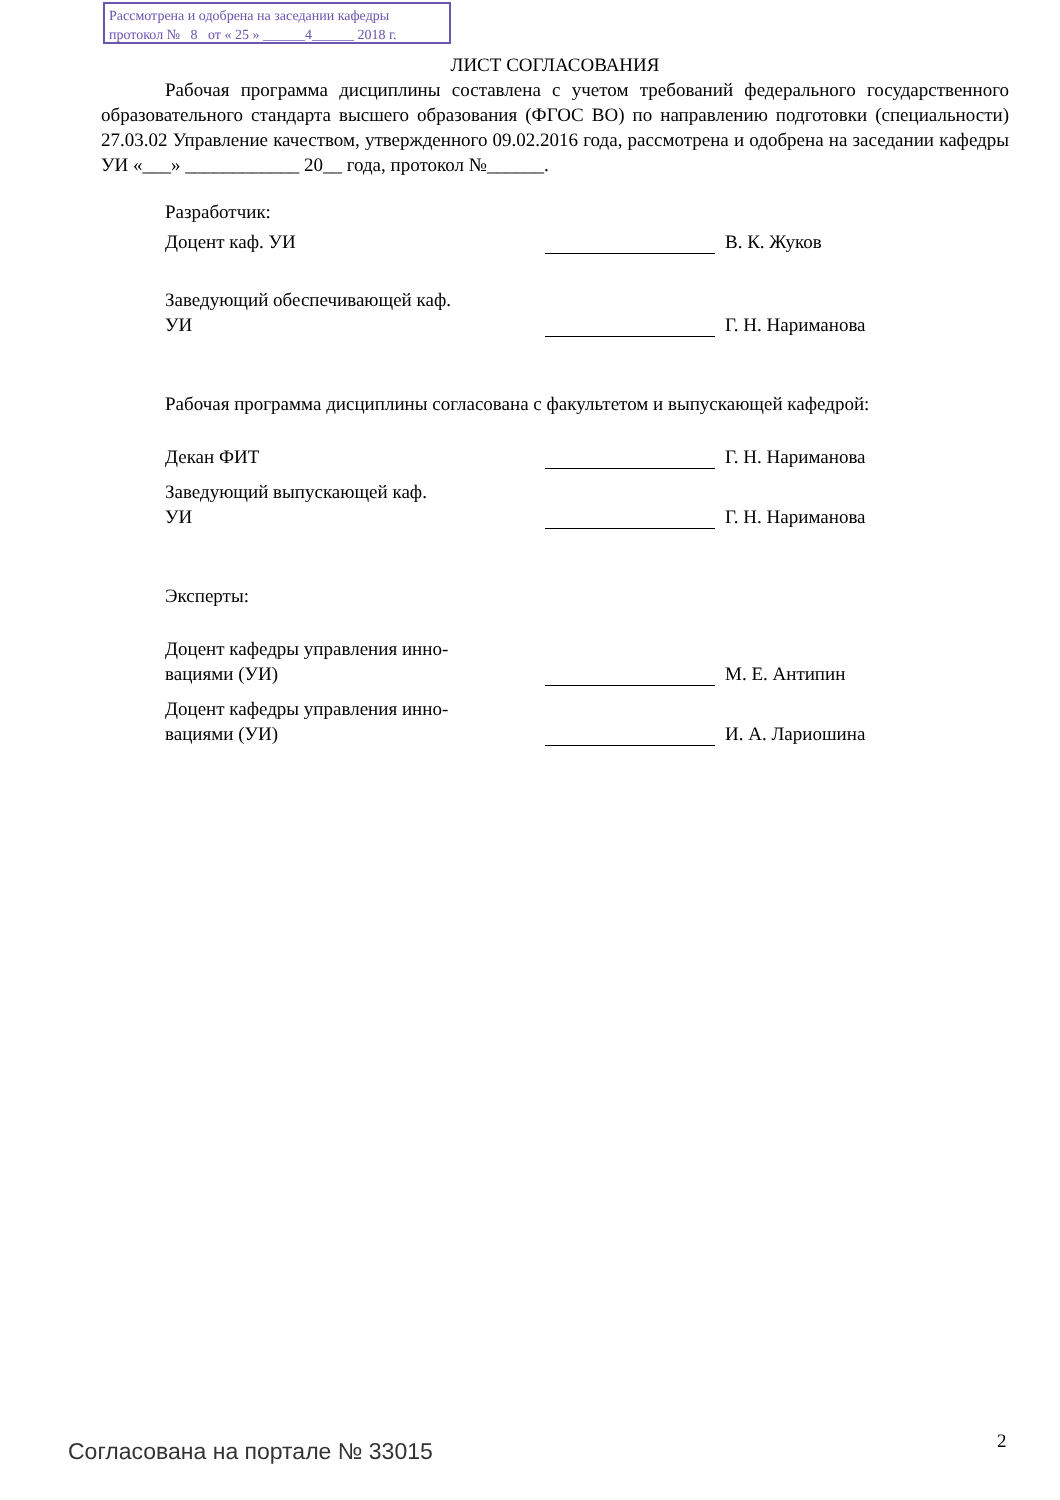Рассмотрена и одобрена на заседании кафедры
протокол № 8 от « 25 » ______4______ 2018 г.
ЛИСТ СОГЛАСОВАНИЯ
Рабочая программа дисциплины составлена с учетом требований федерального государственного образовательного стандарта высшего образования (ФГОС ВО) по направлению подготовки (специальности) 27.03.02 Управление качеством, утвержденного 09.02.2016 года, рассмотрена и одобрена на заседании кафедры УИ «___» ____________ 20__ года, протокол №______.
Разработчик:
Доцент каф. УИ
В. К. Жуков
Заведующий обеспечивающей каф.
УИ
Г. Н. Нариманова
Рабочая программа дисциплины согласована с факультетом и выпускающей кафедрой:
Декан ФИТ
Г. Н. Нариманова
Заведующий выпускающей каф.
УИ
Г. Н. Нариманова
Эксперты:
Доцент кафедры управления инно-
вациями (УИ)
М. Е. Антипин
Доцент кафедры управления инно-
вациями (УИ)
И. А. Лариошина
Согласована на портале № 33015 2